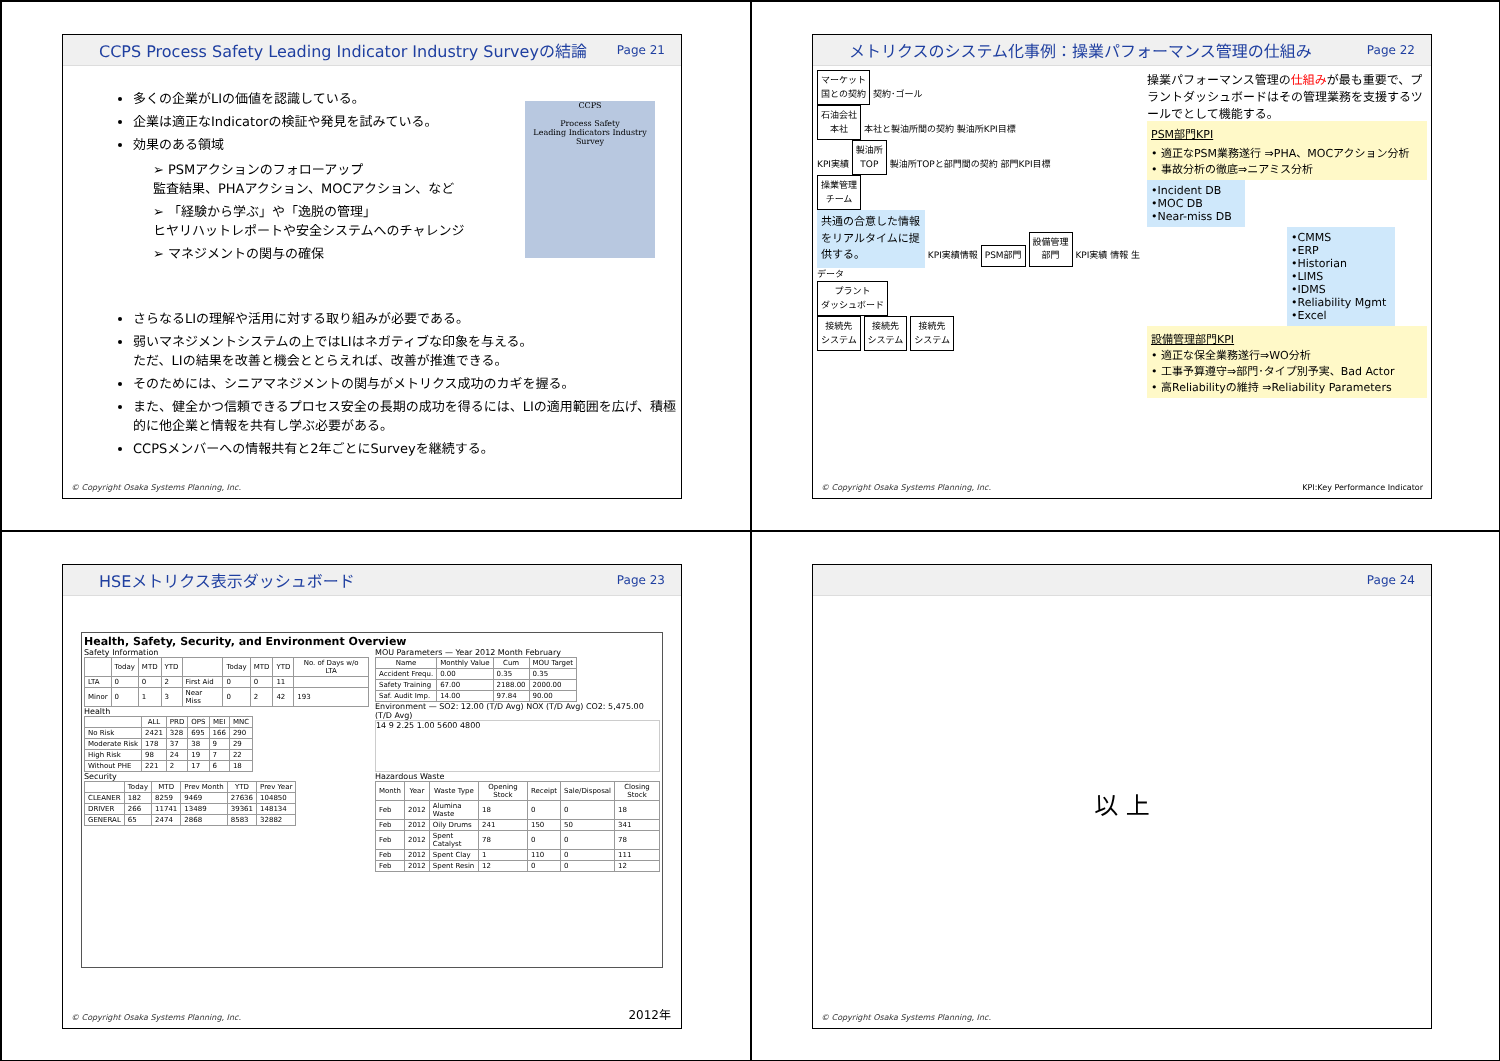CCPS Process Safety Leading Indicator Industry Surveyの結論 Page 21
多くの企業がLIの価値を認識している。
企業は適正なIndicatorの検証や発見を試みている。
効果のある領域
➢ PSMアクションのフォローアップ
監査結果、PHAアクション、MOCアクション、など
➢ 「経験から学ぶ」や「逸脱の管理」
ヒヤリハットレポートや安全システムへのチャレンジ
➢ マネジメントの関与の確保
CCPS
Process Safety
Leading Indicators Industry Survey
さらなるLIの理解や活用に対する取り組みが必要である。
弱いマネジメントシステムの上ではLIはネガティブな印象を与える。
ただ、LIの結果を改善と機会ととらえれば、改善が推進できる。
そのためには、シニアマネジメントの関与がメトリクス成功のカギを握る。
また、健全かつ信頼できるプロセス安全の長期の成功を得るには、LIの適用範囲を広げ、積極的に他企業と情報を共有し学ぶ必要がある。
CCPSメンバーへの情報共有と2年ごとにSurveyを継続する。
© Copyright Osaka Systems Planning, Inc.
メトリクスのシステム化事例：操業パフォーマンス管理の仕組み Page 22
マーケット
国との契約 契約･ゴール
石油会社
本社 本社と製油所間の契約 製油所KPI目標
KPI実績 製油所
TOP 製油所TOPと部門間の契約 部門KPI目標
操業管理
チーム
共通の合意した情報をリアルタイムに提供する。 KPI実績情報 PSM部門 設備管理
部門 KPI実績 情報 生データ
プラント
ダッシュボード
接続先
システム 接続先
システム 接続先
システム
操業パフォーマンス管理の仕組みが最も重要で、プラントダッシュボードはその管理業務を支援するツールでとして機能する。
PSM部門KPI
• 適正なPSM業務遂行 ⇒PHA、MOCアクション分析
• 事故分析の徹底⇒ニアミス分析
•Incident DB
•MOC DB
•Near-miss DB
•CMMS
•ERP
•Historian
•LIMS
•IDMS
•Reliability Mgmt
•Excel
設備管理部門KPI
• 適正な保全業務遂行⇒WO分析
• 工事予算遵守⇒部門･タイプ別予実、Bad Actor
• 高Reliabilityの維持 ⇒Reliability Parameters
© Copyright Osaka Systems Planning, Inc.
KPI:Key Performance Indicator
HSEメトリクス表示ダッシュボード Page 23
Health, Safety, Security, and Environment Overview
Safety Information
| | Today | MTD | YTD | | Today | MTD | YTD | No. of Days w/o LTA |
| --- | --- | --- | --- | --- | --- | --- | --- | --- |
| LTA | 0 | 0 | 2 | First Aid | 0 | 0 | 11 | |
| Minor | 0 | 1 | 3 | Near Miss | 0 | 2 | 42 | 193 |
Health
| | ALL | PRD | OPS | MEI | MNC |
| --- | --- | --- | --- | --- | --- |
| No Risk | 2421 | 328 | 695 | 166 | 290 |
| Moderate Risk | 178 | 37 | 38 | 9 | 29 |
| High Risk | 98 | 24 | 19 | 7 | 22 |
| Without PHE | 221 | 2 | 17 | 6 | 18 |
Security
| | Today | MTD | Prev Month | YTD | Prev Year |
| --- | --- | --- | --- | --- | --- |
| CLEANER | 182 | 8259 | 9469 | 27636 | 104850 |
| DRIVER | 266 | 11741 | 13489 | 39361 | 148134 |
| GENERAL | 65 | 2474 | 2868 | 8583 | 32882 |
MOU Parameters — Year 2012 Month February
| Name | Monthly Value | Cum | MOU Target |
| --- | --- | --- | --- |
| Accident Frequ. | 0.00 | 0.35 | 0.35 |
| Safety Training | 67.00 | 2188.00 | 2000.00 |
| Saf. Audit Imp. | 14.00 | 97.84 | 90.00 |
Environment — SO2: 12.00 (T/D Avg) NOX (T/D Avg) CO2: 5,475.00 (T/D Avg)
14 9 2.25 1.00 5600 4800
Hazardous Waste
| Month | Year | Waste Type | Opening Stock | Receipt | Sale/Disposal | Closing Stock |
| --- | --- | --- | --- | --- | --- | --- |
| Feb | 2012 | Alumina Waste | 18 | 0 | 0 | 18 |
| Feb | 2012 | Oily Drums | 241 | 150 | 50 | 341 |
| Feb | 2012 | Spent Catalyst | 78 | 0 | 0 | 78 |
| Feb | 2012 | Spent Clay | 1 | 110 | 0 | 111 |
| Feb | 2012 | Spent Resin | 12 | 0 | 0 | 12 |
© Copyright Osaka Systems Planning, Inc.
2012年
Page 24
以 上
© Copyright Osaka Systems Planning, Inc.